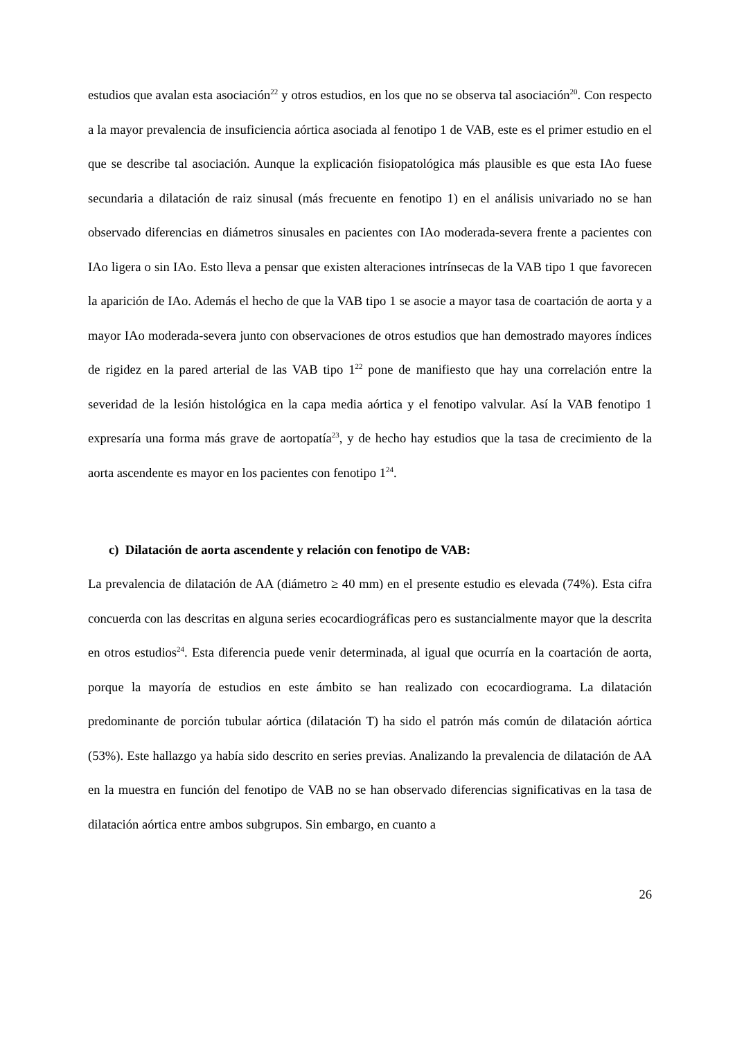estudios que avalan esta asociación<sup>22</sup> y otros estudios, en los que no se observa tal asociación<sup>20</sup>. Con respecto a la mayor prevalencia de insuficiencia aórtica asociada al fenotipo 1 de VAB, este es el primer estudio en el que se describe tal asociación. Aunque la explicación fisiopatológica más plausible es que esta IAo fuese secundaria a dilatación de raiz sinusal (más frecuente en fenotipo 1) en el análisis univariado no se han observado diferencias en diámetros sinusales en pacientes con IAo moderada-severa frente a pacientes con IAo ligera o sin IAo. Esto lleva a pensar que existen alteraciones intrínsecas de la VAB tipo 1 que favorecen la aparición de IAo. Además el hecho de que la VAB tipo 1 se asocie a mayor tasa de coartación de aorta y a mayor IAo moderada-severa junto con observaciones de otros estudios que han demostrado mayores índices de rigidez en la pared arterial de las VAB tipo 1<sup>22</sup> pone de manifiesto que hay una correlación entre la severidad de la lesión histológica en la capa media aórtica y el fenotipo valvular. Así la VAB fenotipo 1 expresaría una forma más grave de aortopatía<sup>23</sup>, y de hecho hay estudios que la tasa de crecimiento de la aorta ascendente es mayor en los pacientes con fenotipo 1<sup>24</sup>.
c) Dilatación de aorta ascendente y relación con fenotipo de VAB:
La prevalencia de dilatación de AA (diámetro ≥ 40 mm) en el presente estudio es elevada (74%). Esta cifra concuerda con las descritas en alguna series ecocardiográficas pero es sustancialmente mayor que la descrita en otros estudios<sup>24</sup>. Esta diferencia puede venir determinada, al igual que ocurría en la coartación de aorta, porque la mayoría de estudios en este ámbito se han realizado con ecocardiograma. La dilatación predominante de porción tubular aórtica (dilatación T) ha sido el patrón más común de dilatación aórtica (53%). Este hallazgo ya había sido descrito en series previas. Analizando la prevalencia de dilatación de AA en la muestra en función del fenotipo de VAB no se han observado diferencias significativas en la tasa de dilatación aórtica entre ambos subgrupos. Sin embargo, en cuanto a
26